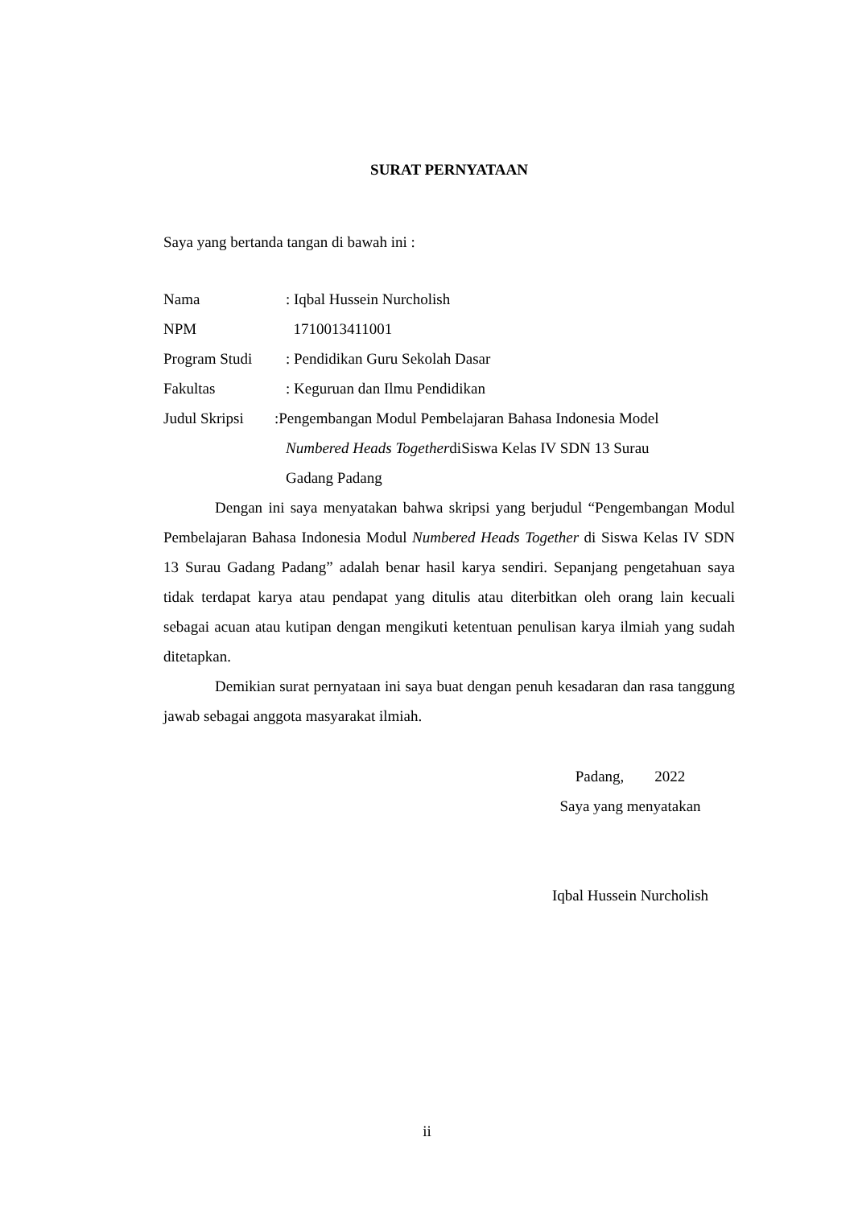SURAT PERNYATAAN
Saya yang bertanda tangan di bawah ini :
Nama : Iqbal Hussein Nurcholish
NPM 1710013411001
Program Studi : Pendidikan Guru Sekolah Dasar
Fakultas : Keguruan dan Ilmu Pendidikan
Judul Skripsi
:Pengembangan Modul Pembelajaran Bahasa Indonesia Model
Numbered Heads TogetherdiSiswa Kelas IV SDN 13 Surau
Gadang Padang
Dengan ini saya menyatakan bahwa skripsi yang berjudul “Pengembangan Modul Pembelajaran Bahasa Indonesia Modul Numbered Heads Together di Siswa Kelas IV SDN 13 Surau Gadang Padang” adalah benar hasil karya sendiri. Sepanjang pengetahuan saya tidak terdapat karya atau pendapat yang ditulis atau diterbitkan oleh orang lain kecuali sebagai acuan atau kutipan dengan mengikuti ketentuan penulisan karya ilmiah yang sudah ditetapkan.
Demikian surat pernyataan ini saya buat dengan penuh kesadaran dan rasa tanggung jawab sebagai anggota masyarakat ilmiah.
Padang, 2022
Saya yang menyatakan
Iqbal Hussein Nurcholish
ii